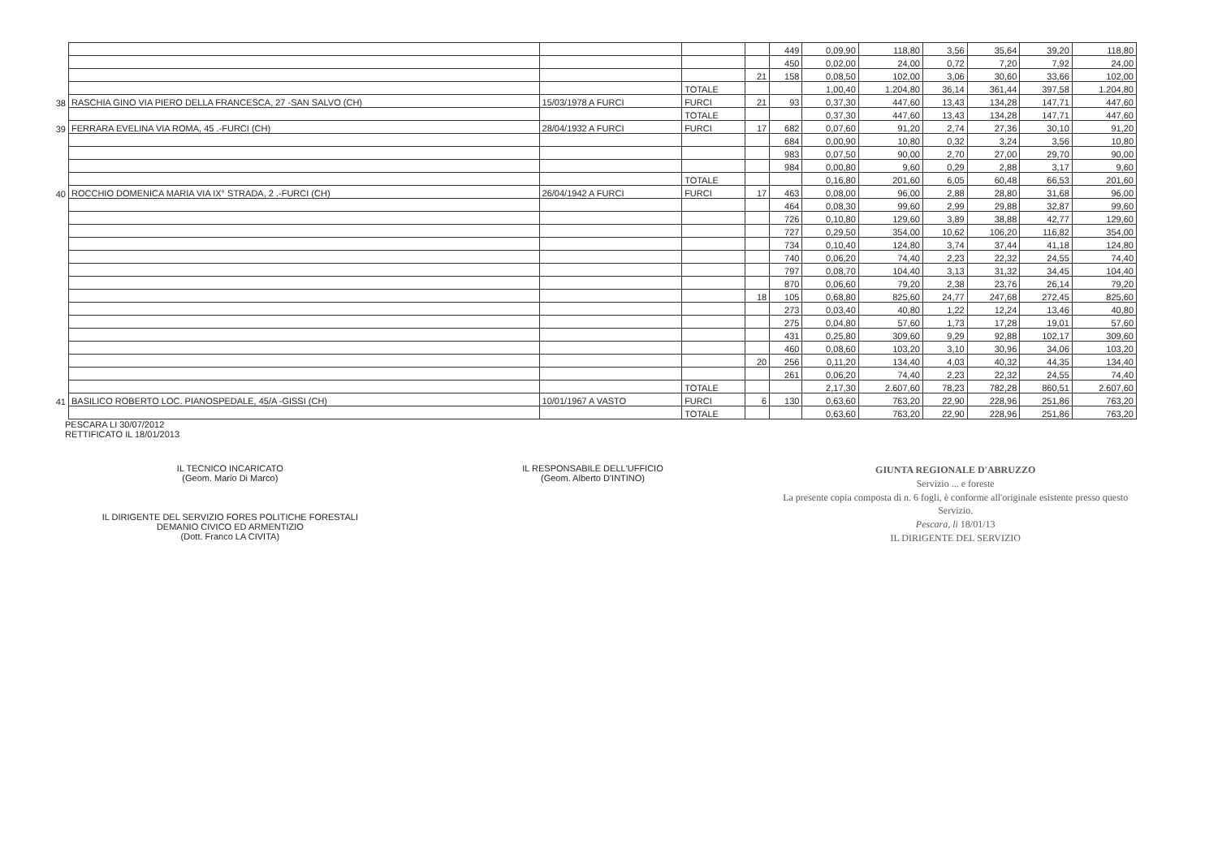| | | | | | 449 | 0,09,90 | 118,80 | 3,56 | 35,64 | 39,20 | 118,80 |
| | | | | | 450 | 0,02,00 | 24,00 | 0,72 | 7,20 | 7,92 | 24,00 |
| | | | | 21 | 158 | 0,08,50 | 102,00 | 3,06 | 30,60 | 33,66 | 102,00 |
| | | | TOTALE | | | 1,00,40 | 1.204,80 | 36,14 | 361,44 | 397,58 | 1.204,80 |
| 38 | RASCHIA GINO VIA PIERO DELLA FRANCESCA, 27 -SAN SALVO (CH) | 15/03/1978 A FURCI | FURCI | 21 | 93 | 0,37,30 | 447,60 | 13,43 | 134,28 | 147,71 | 447,60 |
| | | | TOTALE | | | 0,37,30 | 447,60 | 13,43 | 134,28 | 147,71 | 447,60 |
| 39 | FERRARA EVELINA VIA ROMA, 45 .-FURCI (CH) | 28/04/1932 A FURCI | FURCI | 17 | 682 | 0,07,60 | 91,20 | 2,74 | 27,36 | 30,10 | 91,20 |
| | | | | | 684 | 0,00,90 | 10,80 | 0,32 | 3,24 | 3,56 | 10,80 |
| | | | | | 983 | 0,07,50 | 90,00 | 2,70 | 27,00 | 29,70 | 90,00 |
| | | | | | 984 | 0,00,80 | 9,60 | 0,29 | 2,88 | 3,17 | 9,60 |
| | | | TOTALE | | | 0,16,80 | 201,60 | 6,05 | 60,48 | 66,53 | 201,60 |
| 40 | ROCCHIO DOMENICA MARIA VIA IX° STRADA, 2 .-FURCI (CH) | 26/04/1942 A FURCI | FURCI | 17 | 463 | 0,08,00 | 96,00 | 2,88 | 28,80 | 31,68 | 96,00 |
| | | | | | 464 | 0,08,30 | 99,60 | 2,99 | 29,88 | 32,87 | 99,60 |
| | | | | | 726 | 0,10,80 | 129,60 | 3,89 | 38,88 | 42,77 | 129,60 |
| | | | | | 727 | 0,29,50 | 354,00 | 10,62 | 106,20 | 116,82 | 354,00 |
| | | | | | 734 | 0,10,40 | 124,80 | 3,74 | 37,44 | 41,18 | 124,80 |
| | | | | | 740 | 0,06,20 | 74,40 | 2,23 | 22,32 | 24,55 | 74,40 |
| | | | | | 797 | 0,08,70 | 104,40 | 3,13 | 31,32 | 34,45 | 104,40 |
| | | | | | 870 | 0,06,60 | 79,20 | 2,38 | 23,76 | 26,14 | 79,20 |
| | | | | 18 | 105 | 0,68,80 | 825,60 | 24,77 | 247,68 | 272,45 | 825,60 |
| | | | | | 273 | 0,03,40 | 40,80 | 1,22 | 12,24 | 13,46 | 40,80 |
| | | | | | 275 | 0,04,80 | 57,60 | 1,73 | 17,28 | 19,01 | 57,60 |
| | | | | | 431 | 0,25,80 | 309,60 | 9,29 | 92,88 | 102,17 | 309,60 |
| | | | | | 460 | 0,08,60 | 103,20 | 3,10 | 30,96 | 34,06 | 103,20 |
| | | | | 20 | 256 | 0,11,20 | 134,40 | 4,03 | 40,32 | 44,35 | 134,40 |
| | | | | | 261 | 0,06,20 | 74,40 | 2,23 | 22,32 | 24,55 | 74,40 |
| | | | TOTALE | | | 2,17,30 | 2.607,60 | 78,23 | 782,28 | 860,51 | 2.607,60 |
| 41 | BASILICO ROBERTO LOC. PIANOSPEDALE, 45/A -GISSI (CH) | 10/01/1967 A VASTO | FURCI | 6 | 130 | 0,63,60 | 763,20 | 22,90 | 228,96 | 251,86 | 763,20 |
| | | | TOTALE | | | 0,63,60 | 763,20 | 22,90 | 228,96 | 251,86 | 763,20 |
PESCARA LI 30/07/2012
RETTIFICATO IL 18/01/2013
IL TECNICO INCARICATO
(Geom. Mario Di Marco)
IL DIRIGENTE DEL SERVIZIO FORES POLITICHE FORESTALI
DEMANIO CIVICO ED ARMENTIZIO
(Dott. Franco LA CIVITA)
IL RESPONSABILE DELL'UFFICIO
(Geom. Alberto D'INTINO)
GIUNTA REGIONALE D'ABRUZZO
Servizio ... e foreste
La presente copia composta di n. 6 fogli, è conforme all'originale esistente presso questo Servizio.
Pescara, li 18/01/13
IL DIRIGENTE DEL SERVIZIO